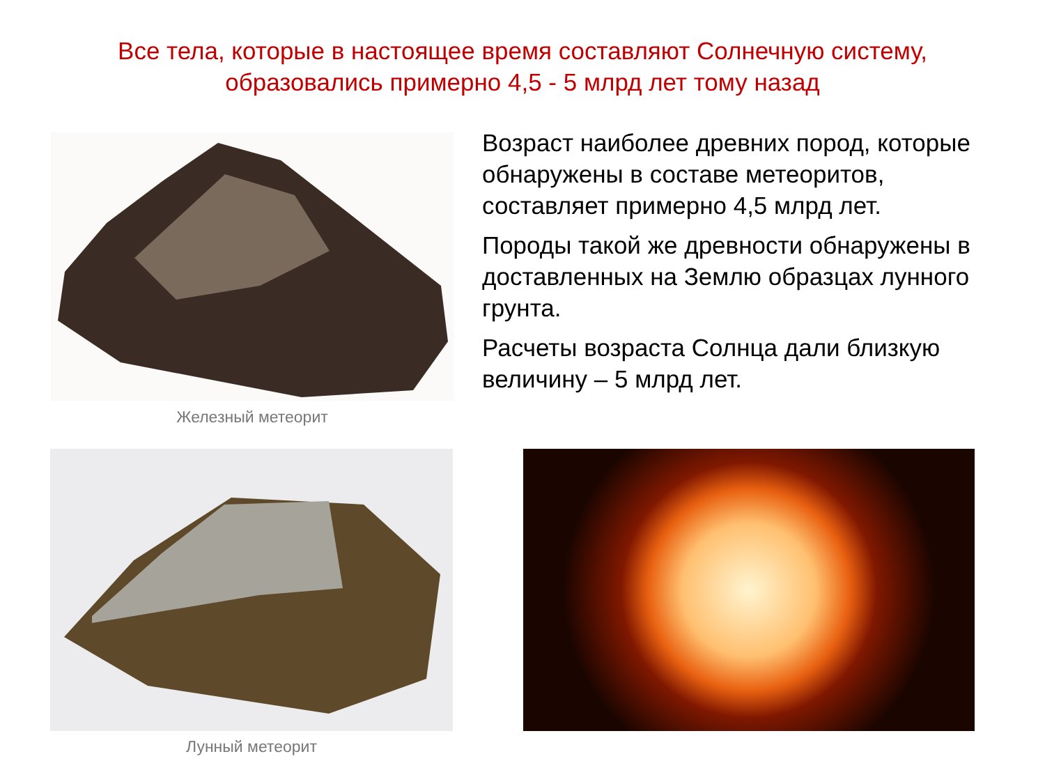Все тела, которые в настоящее время составляют Солнечную систему, образовались примерно 4,5 - 5 млрд лет тому назад
Железный метеорит
Лунный метеорит
Возраст наиболее древних пород, которые обнаружены в составе метеоритов, составляет примерно 4,5 млрд лет.
Породы такой же древности обнаружены в доставленных на Землю образцах лунного грунта.
Расчеты возраста Солнца дали близкую величину – 5 млрд лет.